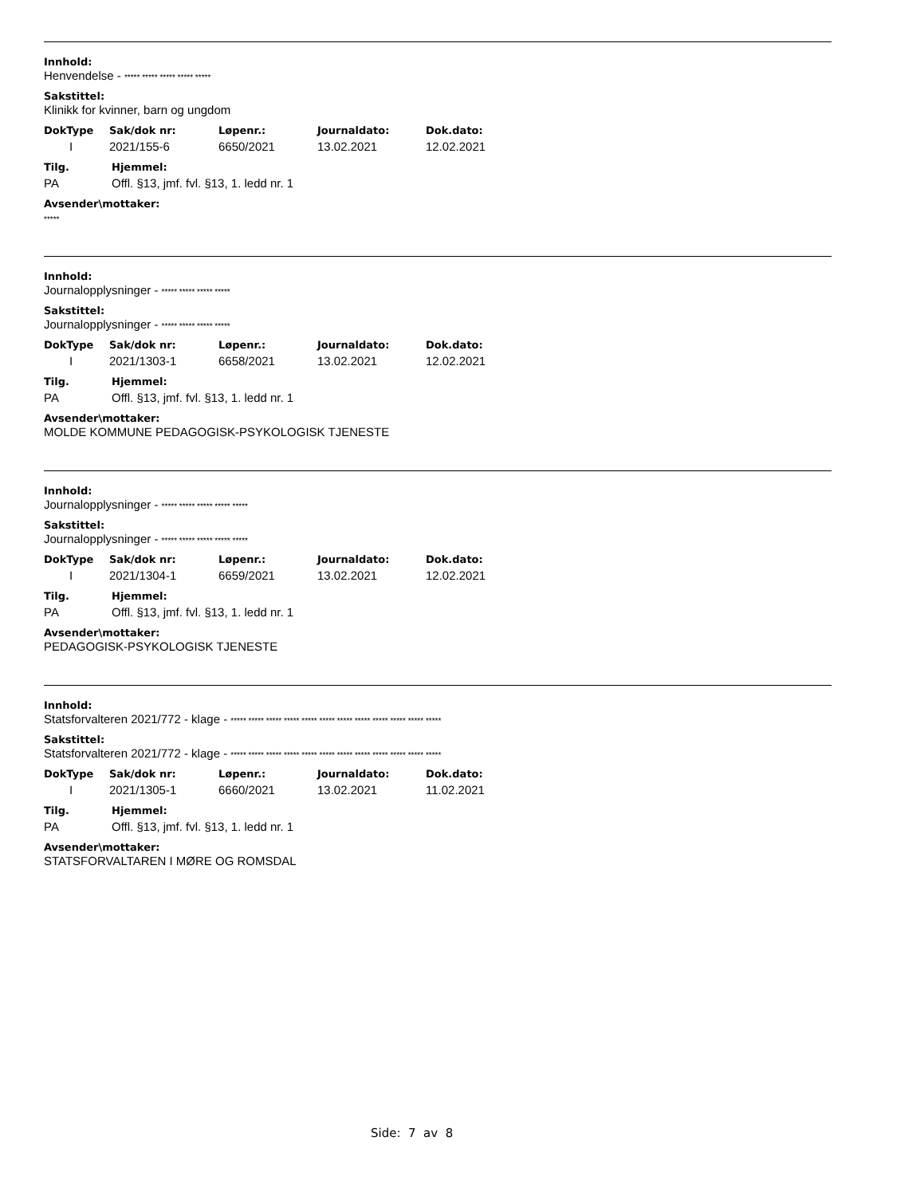Innhold:
Henvendelse - ***** ***** ***** ***** *****
Sakstittel:
Klinikk for kvinner, barn og ungdom
| DokType | Sak/dok nr: | Løpenr.: | Journaldato: | Dok.dato: |
| --- | --- | --- | --- | --- |
| I | 2021/155-6 | 6650/2021 | 13.02.2021 | 12.02.2021 |
| Tilg. | Hjemmel: |
| --- | --- |
| PA | Offl. §13, jmf. fvl. §13, 1. ledd nr. 1 |
Avsender\mottaker:
*****
Innhold:
Journalopplysninger - ***** ***** ***** *****
Sakstittel:
Journalopplysninger - ***** ***** ***** *****
| DokType | Sak/dok nr: | Løpenr.: | Journaldato: | Dok.dato: |
| --- | --- | --- | --- | --- |
| I | 2021/1303-1 | 6658/2021 | 13.02.2021 | 12.02.2021 |
| Tilg. | Hjemmel: |
| --- | --- |
| PA | Offl. §13, jmf. fvl. §13, 1. ledd nr. 1 |
Avsender\mottaker:
MOLDE KOMMUNE PEDAGOGISK-PSYKOLOGISK TJENESTE
Innhold:
Journalopplysninger - ***** ***** ***** ***** *****
Sakstittel:
Journalopplysninger - ***** ***** ***** ***** *****
| DokType | Sak/dok nr: | Løpenr.: | Journaldato: | Dok.dato: |
| --- | --- | --- | --- | --- |
| I | 2021/1304-1 | 6659/2021 | 13.02.2021 | 12.02.2021 |
| Tilg. | Hjemmel: |
| --- | --- |
| PA | Offl. §13, jmf. fvl. §13, 1. ledd nr. 1 |
Avsender\mottaker:
PEDAGOGISK-PSYKOLOGISK TJENESTE
Innhold:
Statsforvalteren 2021/772 - klage - ***** ***** ***** ***** ***** ***** ***** ***** ***** ***** ***** *****
Sakstittel:
Statsforvalteren 2021/772 - klage - ***** ***** ***** ***** ***** ***** ***** ***** ***** ***** ***** *****
| DokType | Sak/dok nr: | Løpenr.: | Journaldato: | Dok.dato: |
| --- | --- | --- | --- | --- |
| I | 2021/1305-1 | 6660/2021 | 13.02.2021 | 11.02.2021 |
| Tilg. | Hjemmel: |
| --- | --- |
| PA | Offl. §13, jmf. fvl. §13, 1. ledd nr. 1 |
Avsender\mottaker:
STATSFORVALTAREN I MØRE OG ROMSDAL
Side: 7 av 8